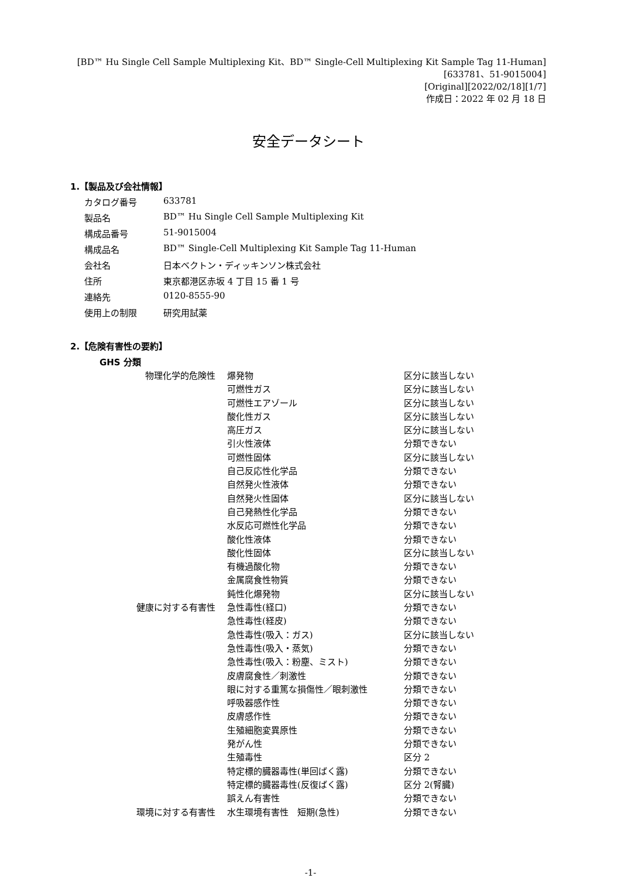[BD™ Hu Single Cell Sample Multiplexing Kit、BD™ Single-Cell Multiplexing Kit Sample Tag 11-Human]
[633781、51-9015004]
[Original][2022/02/18][1/7]
作成日：2022 年 02 月 18 日
安全データシート
1.【製品及び会社情報】
| カタログ番号 | 633781 |
| 製品名 | BD™ Hu Single Cell Sample Multiplexing Kit |
| 構成品番号 | 51-9015004 |
| 構成品名 | BD™ Single-Cell Multiplexing Kit Sample Tag 11-Human |
| 会社名 | 日本ベクトン・ディッキンソン株式会社 |
| 住所 | 東京都港区赤坂 4 丁目 15 番 1 号 |
| 連絡先 | 0120-8555-90 |
| 使用上の制限 | 研究用試薬 |
2.【危険有害性の要約】
GHS 分類
| 物理化学的危険性 | 爆発物 | 区分に該当しない |
| | 可燃性ガス | 区分に該当しない |
| | 可燃性エアゾール | 区分に該当しない |
| | 酸化性ガス | 区分に該当しない |
| | 高圧ガス | 区分に該当しない |
| | 引火性液体 | 分類できない |
| | 可燃性固体 | 区分に該当しない |
| | 自己反応性化学品 | 分類できない |
| | 自然発火性液体 | 分類できない |
| | 自然発火性固体 | 区分に該当しない |
| | 自己発熱性化学品 | 分類できない |
| | 水反応可燃性化学品 | 分類できない |
| | 酸化性液体 | 分類できない |
| | 酸化性固体 | 区分に該当しない |
| | 有機過酸化物 | 分類できない |
| | 金属腐食性物質 | 分類できない |
| | 鈍性化爆発物 | 区分に該当しない |
| 健康に対する有害性 | 急性毒性(経口) | 分類できない |
| | 急性毒性(経皮) | 分類できない |
| | 急性毒性(吸入：ガス) | 区分に該当しない |
| | 急性毒性(吸入・蒸気) | 分類できない |
| | 急性毒性(吸入：粉塵、ミスト) | 分類できない |
| | 皮膚腐食性／刺激性 | 分類できない |
| | 眼に対する重篤な損傷性／眼刺激性 | 分類できない |
| | 呼吸器感作性 | 分類できない |
| | 皮膚感作性 | 分類できない |
| | 生殖細胞変異原性 | 分類できない |
| | 発がん性 | 分類できない |
| | 生殖毒性 | 区分 2 |
| | 特定標的臓器毒性(単回ばく露) | 分類できない |
| | 特定標的臓器毒性(反復ばく露) | 区分 2(腎臓) |
| | 誤えん有害性 | 分類できない |
| 環境に対する有害性 | 水生環境有害性 短期(急性) | 分類できない |
-1-